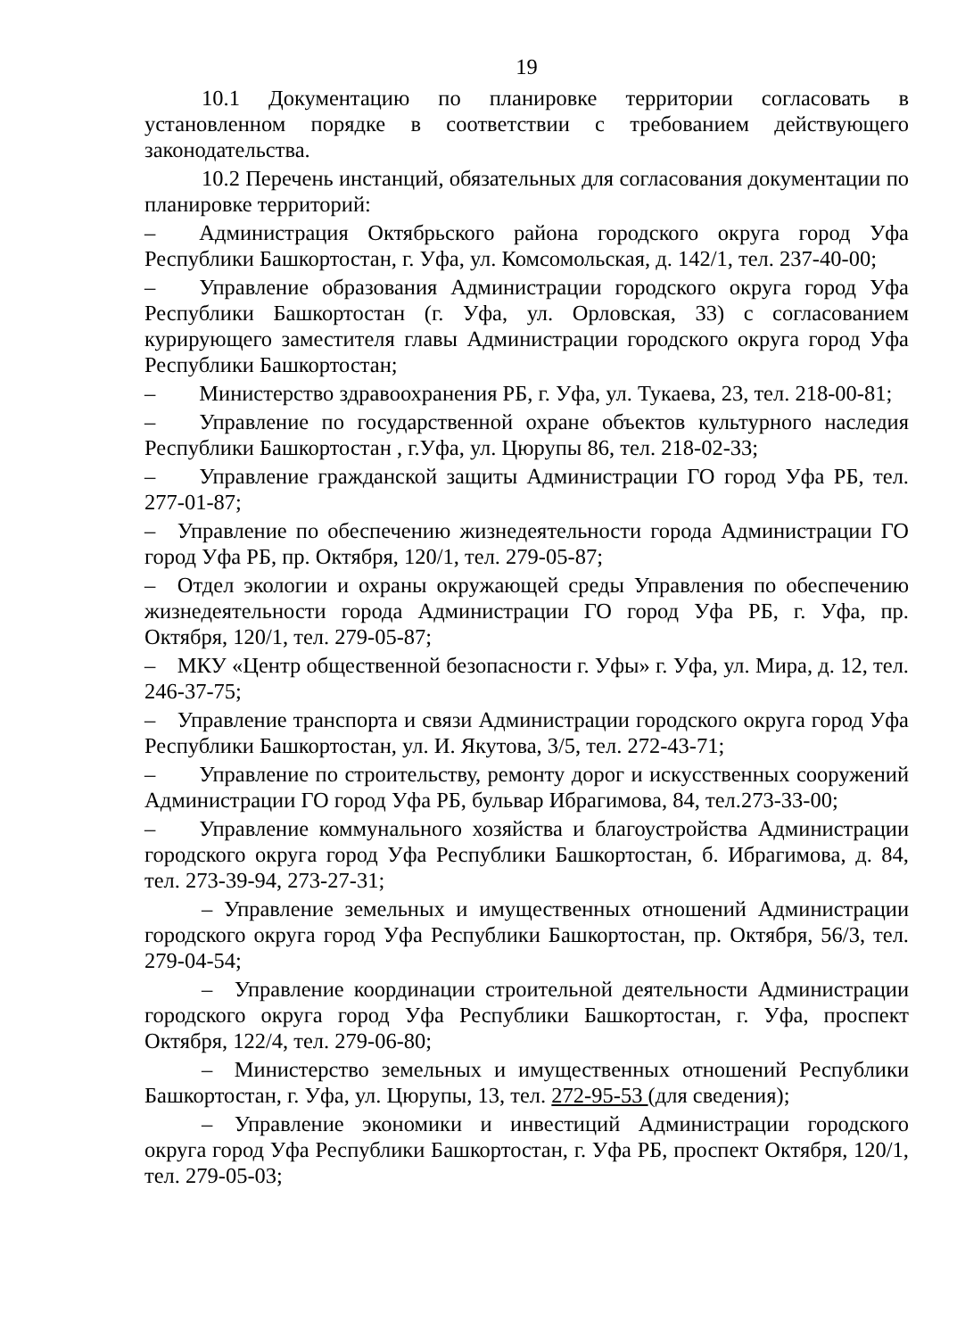19
10.1 Документацию по планировке территории согласовать в установленном порядке в соответствии с требованием действующего законодательства.
10.2 Перечень инстанций, обязательных для согласования документации по планировке территорий:
–  Администрация Октябрьского района городского округа город Уфа Республики Башкортостан, г. Уфа, ул. Комсомольская, д. 142/1, тел. 237-40-00;
–  Управление образования Администрации городского округа город Уфа Республики Башкортостан (г. Уфа, ул. Орловская, 33) с согласованием курирующего заместителя главы Администрации городского округа город Уфа Республики Башкортостан;
–  Министерство здравоохранения РБ, г. Уфа, ул. Тукаева, 23, тел. 218-00-81;
–  Управление по государственной охране объектов культурного наследия Республики Башкортостан , г.Уфа, ул. Цюрупы 86, тел. 218-02-33;
–  Управление гражданской защиты Администрации ГО город Уфа РБ, тел. 277-01-87;
– Управление по обеспечению жизнедеятельности города Администрации ГО город Уфа РБ, пр. Октября, 120/1, тел. 279-05-87;
– Отдел экологии и охраны окружающей среды Управления по обеспечению жизнедеятельности города Администрации ГО город Уфа РБ, г. Уфа, пр. Октября, 120/1, тел. 279-05-87;
– МКУ «Центр общественной безопасности г. Уфы» г. Уфа, ул. Мира, д. 12, тел. 246-37-75;
– Управление транспорта и связи Администрации городского округа город Уфа Республики Башкортостан, ул. И. Якутова, 3/5, тел. 272-43-71;
–  Управление по строительству, ремонту дорог и искусственных сооружений Администрации ГО город Уфа РБ, бульвар Ибрагимова, 84, тел.273-33-00;
–  Управление коммунального хозяйства и благоустройства Администрации городского округа город Уфа Республики Башкортостан, б. Ибрагимова, д. 84, тел. 273-39-94, 273-27-31;
– Управление земельных и имущественных отношений Администрации городского округа город Уфа Республики Башкортостан, пр. Октября, 56/3, тел. 279-04-54;
– Управление координации строительной деятельности Администрации городского округа город Уфа Республики Башкортостан, г. Уфа, проспект Октября, 122/4, тел. 279-06-80;
– Министерство земельных и имущественных отношений Республики Башкортостан, г. Уфа, ул. Цюрупы, 13, тел. 272-95-53 (для сведения);
– Управление экономики и инвестиций Администрации городского округа город Уфа Республики Башкортостан, г. Уфа РБ, проспект Октября, 120/1, тел. 279-05-03;